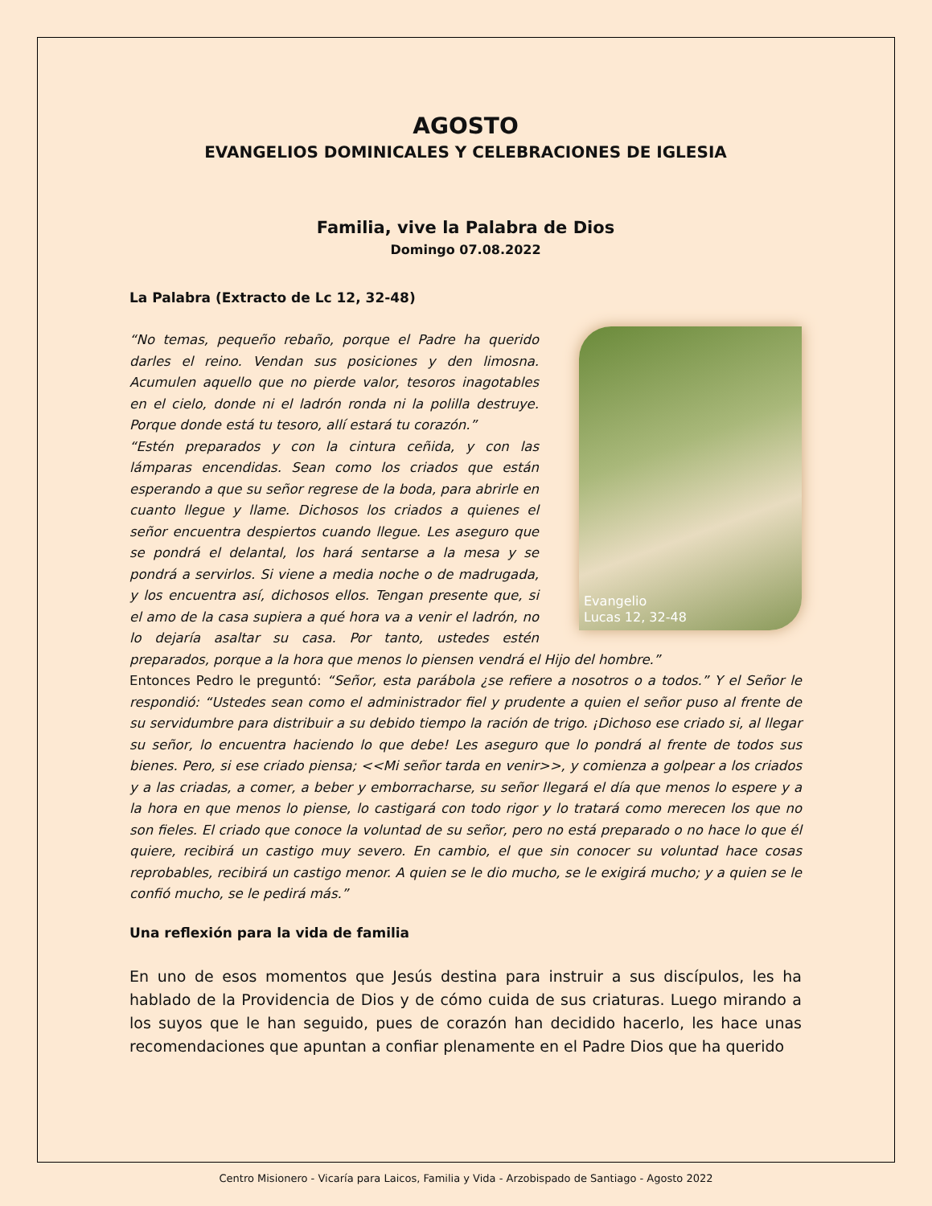AGOSTO
EVANGELIOS DOMINICALES Y CELEBRACIONES DE IGLESIA
Familia, vive la Palabra de Dios
Domingo 07.08.2022
La Palabra (Extracto de Lc 12, 32-48)
Evangelio
Lucas 12, 32-48
“No temas, pequeño rebaño, porque el Padre ha querido darles el reino. Vendan sus posiciones y den limosna. Acumulen aquello que no pierde valor, tesoros inagotables en el cielo, donde ni el ladrón ronda ni la polilla destruye. Porque donde está tu tesoro, allí estará tu corazón.”
“Estén preparados y con la cintura ceñida, y con las lámparas encendidas. Sean como los criados que están esperando a que su señor regrese de la boda, para abrirle en cuanto llegue y llame. Dichosos los criados a quienes el señor encuentra despiertos cuando llegue. Les aseguro que se pondrá el delantal, los hará sentarse a la mesa y se pondrá a servirlos. Si viene a media noche o de madrugada, y los encuentra así, dichosos ellos. Tengan presente que, si el amo de la casa supiera a qué hora va a venir el ladrón, no lo dejaría asaltar su casa. Por tanto, ustedes estén preparados, porque a la hora que menos lo piensen vendrá el Hijo del hombre.”
Entonces Pedro le preguntó: “Señor, esta parábola ¿se refiere a nosotros o a todos.” Y el Señor le respondió: “Ustedes sean como el administrador fiel y prudente a quien el señor puso al frente de su servidumbre para distribuir a su debido tiempo la ración de trigo. ¡Dichoso ese criado si, al llegar su señor, lo encuentra haciendo lo que debe! Les aseguro que lo pondrá al frente de todos sus bienes. Pero, si ese criado piensa; <<Mi señor tarda en venir>>, y comienza a golpear a los criados y a las criadas, a comer, a beber y emborracharse, su señor llegará el día que menos lo espere y a la hora en que menos lo piense, lo castigará con todo rigor y lo tratará como merecen los que no son fieles. El criado que conoce la voluntad de su señor, pero no está preparado o no hace lo que él quiere, recibirá un castigo muy severo. En cambio, el que sin conocer su voluntad hace cosas reprobables, recibirá un castigo menor. A quien se le dio mucho, se le exigirá mucho; y a quien se le confió mucho, se le pedirá más.”
Una reflexión para la vida de familia
En uno de esos momentos que Jesús destina para instruir a sus discípulos, les ha hablado de la Providencia de Dios y de cómo cuida de sus criaturas. Luego mirando a los suyos que le han seguido, pues de corazón han decidido hacerlo, les hace unas recomendaciones que apuntan a confiar plenamente en el Padre Dios que ha querido
Centro Misionero - Vicaría para Laicos, Familia y Vida - Arzobispado de Santiago - Agosto 2022